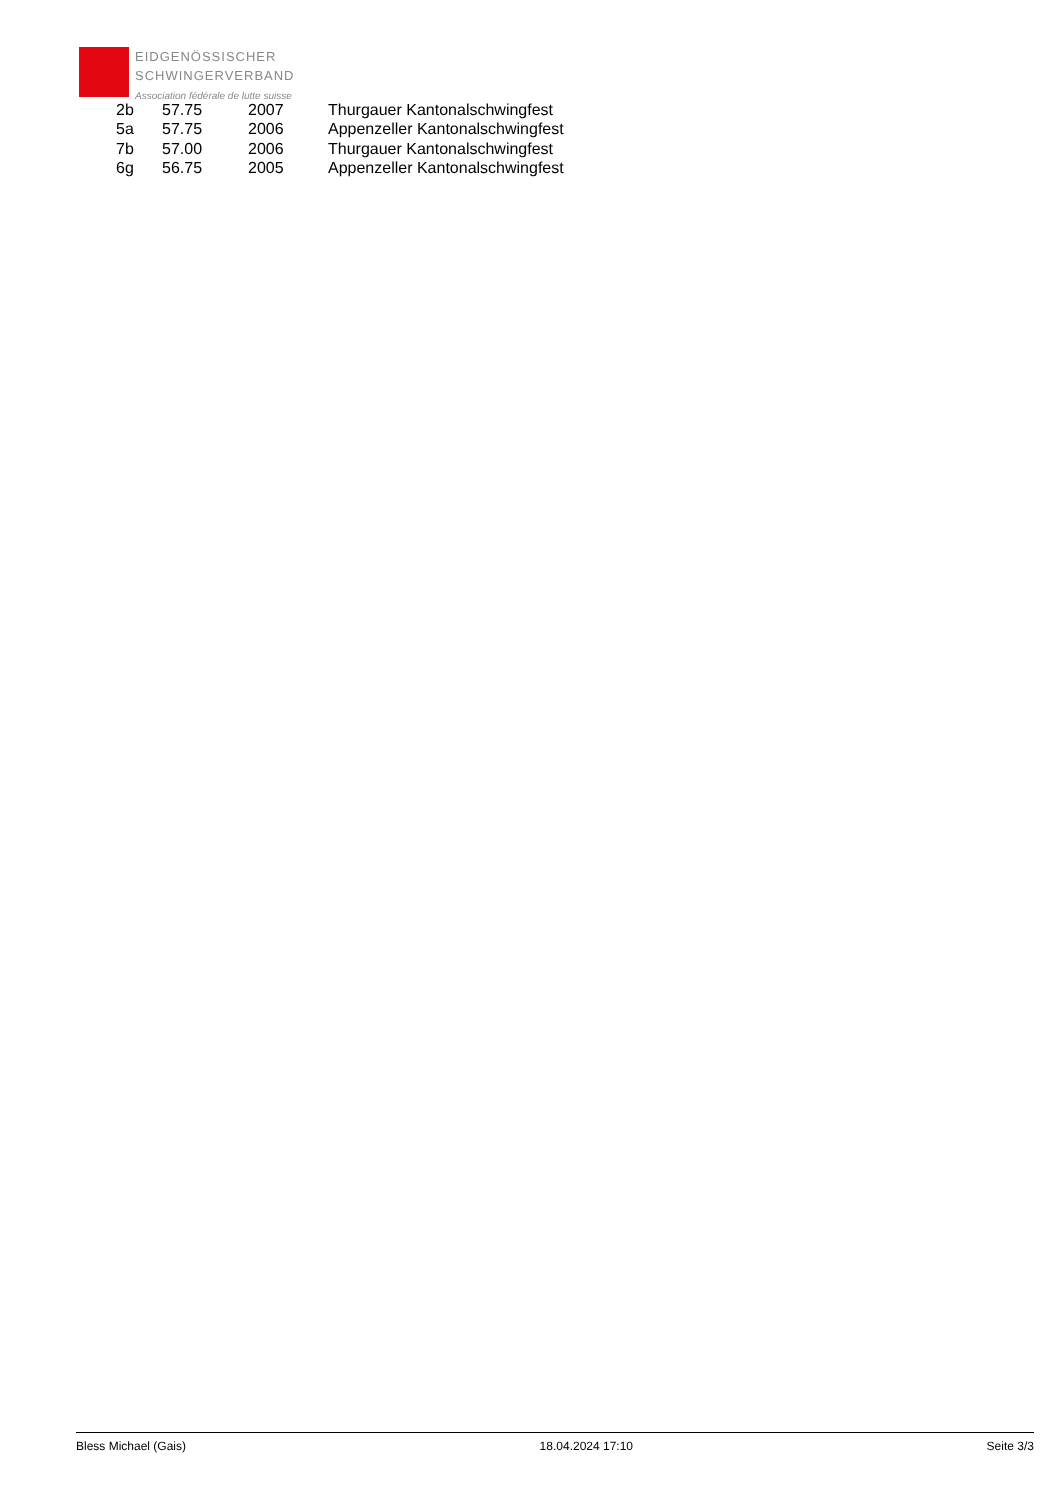EIDGENÖSSISCHER
SCHWINGERVERBAND
Association fédérale de lutte suisse
| 2b | 57.75 | 2007 | Thurgauer Kantonalschwingfest |
| 5a | 57.75 | 2006 | Appenzeller Kantonalschwingfest |
| 7b | 57.00 | 2006 | Thurgauer Kantonalschwingfest |
| 6g | 56.75 | 2005 | Appenzeller Kantonalschwingfest |
Bless Michael (Gais) 18.04.2024 17:10 Seite 3/3